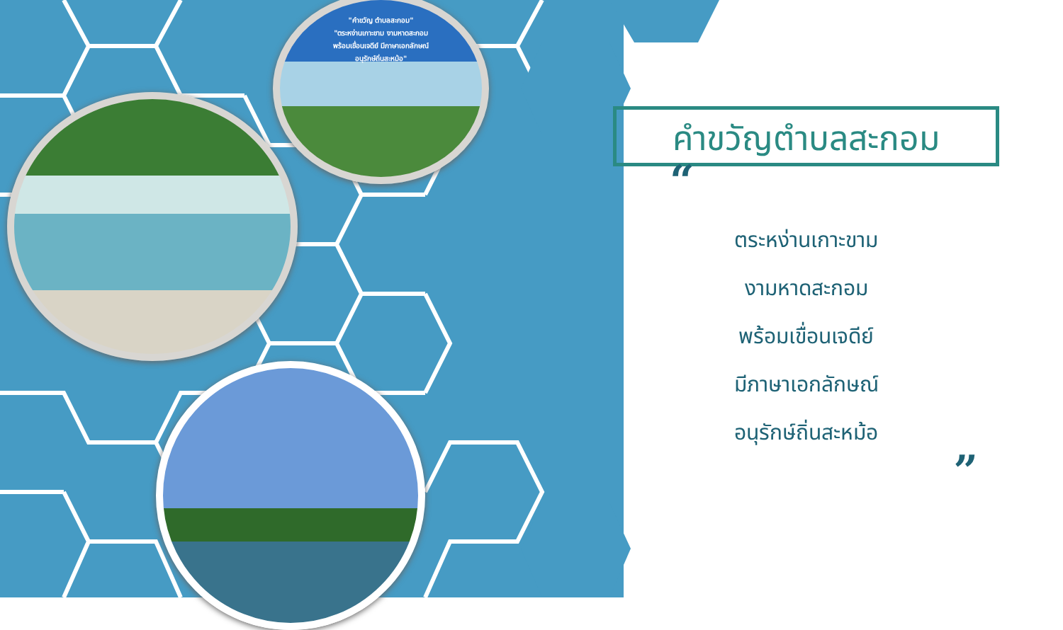"คำขวัญ ตำบลสะกอม"
"ตระหง่านเกาะขาม งามหาดสะกอม
พร้อมเขื่อนเจดีย์ มีภาษาเอกลักษณ์
อนุรักษ์ถิ่นสะหม้อ"
คำขวัญตำบลสะกอม
“
ตระหง่านเกาะขาม
งามหาดสะกอม
พร้อมเขื่อนเจดีย์
มีภาษาเอกลักษณ์
อนุรักษ์ถิ่นสะหม้อ
”